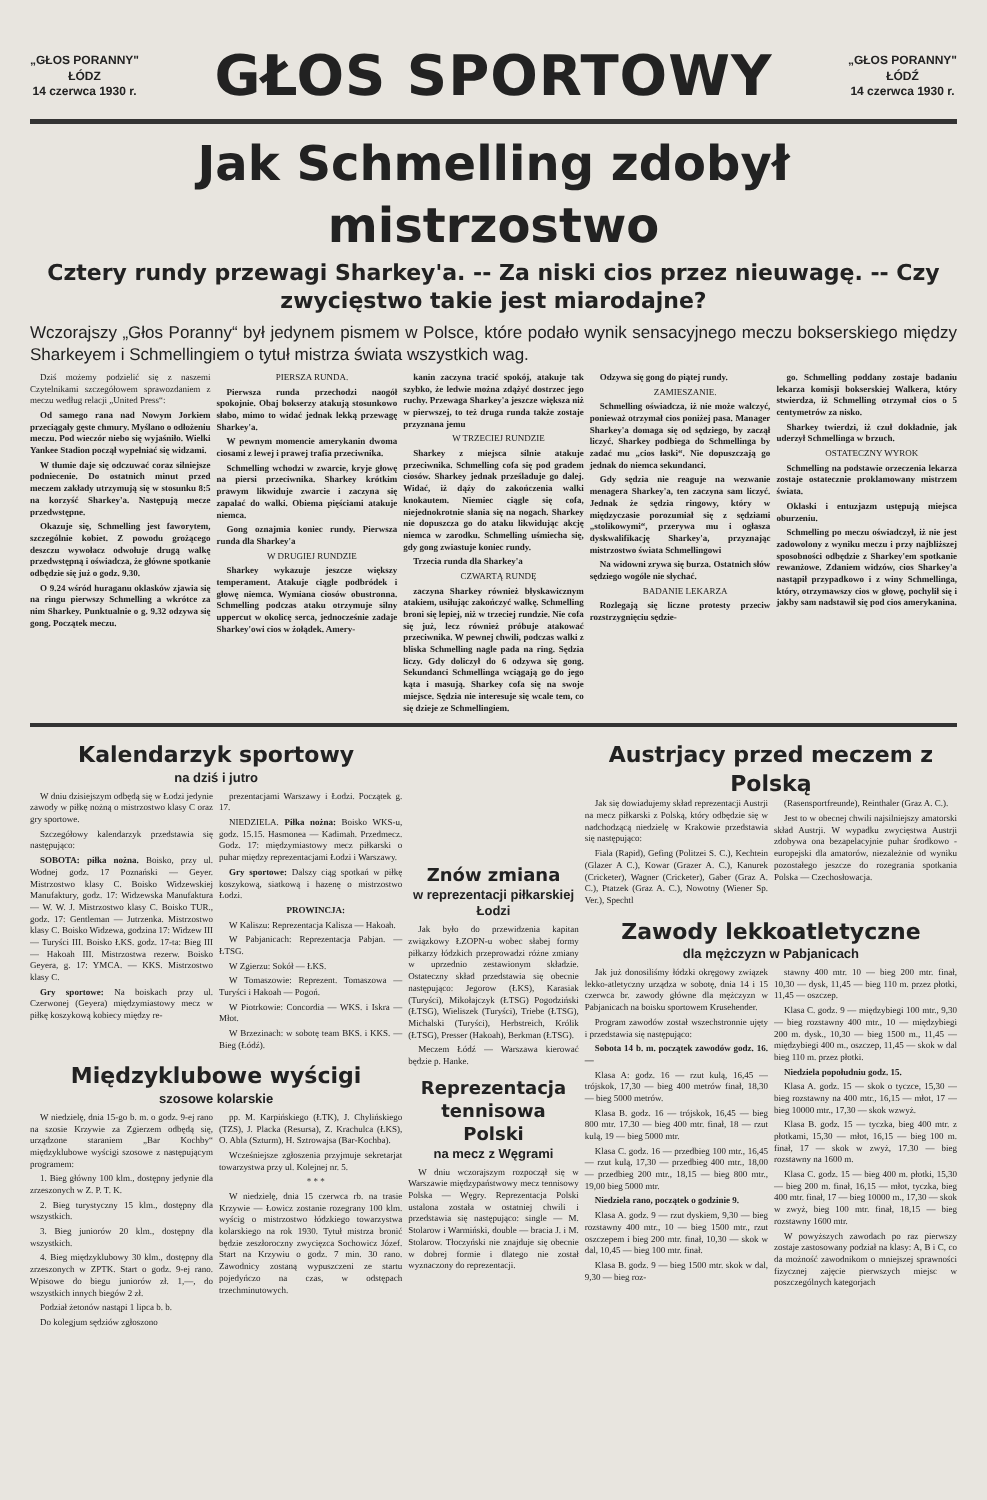„GŁOS PORANNY"
ŁÓDZ
14 czerwca 1930 r.
GŁOS SPORTOWY
„GŁOS PORANNY"
ŁÓDŹ
14 czerwca 1930 r.
Jak Schmelling zdobył mistrzostwo
Cztery rundy przewagi Sharkey'a. -- Za niski cios przez nieuwagę. -- Czy zwycięstwo takie jest miarodajne?
Wczorajszy „Głos Poranny“ był jedynem pismem w Polsce, które podało wynik sensacyjnego meczu bokserskiego między Sharkeyem i Schmellingiem o tytuł mistrza świata wszystkich wag.
Dziś możemy podzielić się z naszemi Czytelnikami szczegółowem sprawozdaniem z meczu według relacji „United Press“:
Od samego rana nad Nowym Jorkiem przeciągały gęste chmury. Myślano o odłożeniu meczu. Pod wieczór niebo się wyjaśniło. Wielki Yankee Stadion począł wypełniać się widzami.
W tłumie daje się odczuwać coraz silniejsze podniecenie. Do ostatnich minut przed meczem zakłady utrzymują się w stosunku 8:5 na korzyść Sharkey'a. Następują mecze przedwstępne.
Okazuje się, Schmelling jest faworytem, szczególnie kobiet. Z powodu grożącego deszczu wywołacz odwołuje drugą walkę przedwstępną i oświadcza, że główne spotkanie odbędzie się już o godz. 9.30.
O 9.24 wśród huraganu oklasków zjawia się na ringu pierwszy Schmelling a wkrótce za nim Sharkey. Punktualnie o g. 9.32 odzywa się gong. Początek meczu.
PIERSZA RUNDA.
Pierwsza runda przechodzi naogół spokojnie. Obaj bokserzy atakują stosunkowo słabo, mimo to widać jednak lekką przewagę Sharkey'a.
W pewnym momencie amerykanin dwoma ciosami z lewej i prawej trafia przeciwnika.
Schmelling wchodzi w zwarcie, kryje głowę na piersi przeciwnika. Sharkey krótkim prawym likwiduje zwarcie i zaczyna się zapalać do walki. Obiema pięściami atakuje niemca.
Gong oznajmia koniec rundy. Pierwsza runda dla Sharkey'a
W DRUGIEJ RUNDZIE
Sharkey wykazuje jeszcze większy temperament. Atakuje ciągle podbródek i głowę niemca. Wymiana ciosów obustronna. Schmelling podczas ataku otrzymuje silny uppercut w okolicę serca, jednocześnie zadaje Sharkey'owi cios w żołądek. Amery-
kanin zaczyna tracić spokój, atakuje tak szybko, że ledwie można zdążyć dostrzec jego ruchy. Przewaga Sharkey'a jeszcze większa niż w pierwszej, to też druga runda także zostaje przyznana jemu
W TRZECIEJ RUNDZIE
Sharkey z miejsca silnie atakuje przeciwnika. Schmelling cofa się pod gradem ciosów. Sharkey jednak prześladuje go dalej. Widać, iż dąży do zakończenia walki knokautem. Niemiec ciągle się cofa, niejednokrotnie słania się na nogach. Sharkey nie dopuszcza go do ataku likwidując akcję niemca w zarodku. Schmelling uśmiecha się, gdy gong zwiastuje koniec rundy.
Trzecia runda dla Sharkey'a
CZWARTĄ RUNDĘ
zaczyna Sharkey również błyskawicznym atakiem, usiłując zakończyć walkę. Schmelling broni się lepiej, niż w trzeciej rundzie. Nie cofa się już, lecz również próbuje atakować przeciwnika. W pewnej chwili, podczas walki z bliska Schmelling nagle pada na ring. Sędzia liczy. Gdy doliczył do 6 odzywa się gong. Sekundanci Schmellinga wciągają go do jego kąta i masują. Sharkey cofa się na swoje miejsce. Sędzia nie interesuje się wcale tem, co się dzieje ze Schmellingiem.
Odzywa się gong do piątej rundy.
ZAMIESZANIE.
Schmelling oświadcza, iż nie może walczyć, ponieważ otrzymał cios poniżej pasa. Manager Sharkey'a domaga się od sędziego, by zaczął liczyć. Sharkey podbiega do Schmellinga by zadać mu „cios łaski“. Nie dopuszczają go jednak do niemca sekundanci.
Gdy sędzia nie reaguje na wezwanie menagera Sharkey'a, ten zaczyna sam liczyć. Jednak że sędzia ringowy, który w międzyczasie porozumiał się z sędziami „stolikowymi“, przerywa mu i ogłasza dyskwalifikację Sharkey'a, przyznając mistrzostwo świata Schmellingowi
Na widowni zrywa się burza. Ostatnich słów sędziego wogóle nie słychać.
BADANIE LEKARZA
Rozlegają się liczne protesty przeciw rozstrzygnięciu sędzie-
go. Schmelling poddany zostaje badaniu lekarza komisji bokserskiej Walkera, który stwierdza, iż Schmelling otrzymał cios o 5 centymetrów za nisko.
Sharkey twierdzi, iż czuł dokładnie, jak uderzył Schmellinga w brzuch.
OSTATECZNY WYROK
Schmelling na podstawie orzeczenia lekarza zostaje ostatecznie proklamowany mistrzem świata.
Oklaski i entuzjazm ustępują miejsca oburzeniu.
Schmelling po meczu oświadczył, iż nie jest zadowolony z wyniku meczu i przy najbliższej sposobności odbędzie z Sharkey'em spotkanie rewanżowe. Zdaniem widzów, cios Sharkey'a nastąpił przypadkowo i z winy Schmellinga, który, otrzymawszy cios w głowę, pochylił się i jakby sam nadstawił się pod cios amerykanina.
Kalendarzyk sportowy
na dziś i jutro
W dniu dzisiejszym odbędą się w Łodzi jedynie zawody w piłkę nożną o mistrzostwo klasy C oraz gry sportowe.
Szczegółowy kalendarzyk przedstawia się następująco:
SOBOTA: piłka nożna. Boisko, przy ul. Wodnej godz. 17 Poznański — Geyer. Mistrzostwo klasy C. Boisko Widzewskiej Manufaktury, godz. 17: Widzewska Manufaktura — W. W. J. Mistrzostwo klasy C. Boisko TUR., godz. 17: Gentleman — Jutrzenka. Mistrzostwo klasy C. Boisko Widzewa, godzina 17: Widzew III — Turyści III. Boisko ŁKS. godz. 17-ta: Bieg III — Hakoah III. Mistrzostwa rezerw. Boisko Geyera, g. 17: YMCA. — KKS. Mistrzostwo klasy C.
Gry sportowe: Na boiskach przy ul. Czerwonej (Geyera) międzymiastowy mecz w piłkę koszykową kobiecy między re-
prezentacjami Warszawy i Łodzi. Początek g. 17.
NIEDZIELA. Piłka nożna: Boisko WKS-u, godz. 15.15. Hasmonea — Kadimah. Przedmecz. Godz. 17: międzymiastowy mecz piłkarski o puhar między reprezentacjami Łodzi i Warszawy.
Gry sportowe: Dalszy ciąg spotkań w piłkę koszykową, siatkową i hazenę o mistrzostwo Łodzi.
PROWINCJA:
W Kaliszu: Reprezentacja Kalisza — Hakoah.
W Pabjanicach: Reprezentacja Pabjan. — ŁTSG.
W Zgierzu: Sokół — ŁKS.
W Tomaszowie: Reprezent. Tomaszowa — Turyści i Hakoah — Pogoń.
W Piotrkowie: Concordia — WKS. i Iskra — Młot.
W Brzezinach: w sobotę team BKS. i KKS. — Bieg (Łódź).
Międzyklubowe wyścigi
szosowe kolarskie
W niedzielę, dnia 15-go b. m. o godz. 9-ej rano na szosie Krzywie za Zgierzem odbędą się, urządzone staraniem „Bar Kochby“ międzyklubowe wyścigi szosowe z następującym programem:
1. Bieg główny 100 klm., dostępny jedynie dla zrzeszonych w Z. P. T. K.
2. Bieg turystyczny 15 klm., dostępny dla wszystkich.
3. Bieg juniorów 20 klm., dostępny dla wszystkich.
4. Bieg międzyklubowy 30 klm., dostępny dla zrzeszonych w ZPTK. Start o godz. 9-ej rano. Wpisowe do biegu juniorów zł. 1,—, do wszystkich innych biegów 2 zł.
Podział żetonów nastąpi 1 lipca b. b.
Do kolegjum sędziów zgłoszono
pp. M. Karpińskiego (ŁTK), J. Chylińskiego (TZS), J. Placka (Resursa), Z. Krachulca (ŁKS), O. Abla (Szturm), H. Sztrowajsa (Bar-Kochba).
Wcześniejsze zgłoszenia przyjmuje sekretarjat towarzystwa przy ul. Kolejnej nr. 5.
* * *
W niedzielę, dnia 15 czerwca rb. na trasie Krzywie — Łowicz zostanie rozegrany 100 klm. wyścig o mistrzostwo łódzkiego towarzystwa kolarskiego na rok 1930. Tytuł mistrza bronić będzie zeszłoroczny zwycięzca Sochowicz Józef. Start na Krzywiu o godz. 7 min. 30 rano. Zawodnicy zostaną wypuszczeni ze startu pojedyńczo na czas, w odstępach trzechminutowych.
Znów zmiana
w reprezentacji piłkarskiej Łodzi
Jak było do przewidzenia kapitan związkowy ŁZOPN-u wobec słabej formy piłkarzy łódzkich przeprowadzi różne zmiany w uprzednio zestawionym składzie. Ostateczny skład przedstawia się obecnie następująco: Jegorow (ŁKS), Karasiak (Turyści), Mikołajczyk (ŁTSG) Pogodziński (ŁTSG), Wieliszek (Turyści), Triebe (ŁTSG), Michalski (Turyści), Herbstreich, Królik (ŁTSG), Presser (Hakoah), Berkman (ŁTSG).
Meczem Łódź — Warszawa kierować będzie p. Hanke.
Reprezentacja tennisowa Polski
na mecz z Węgrami
W dniu wczorajszym rozpoczął się w Warszawie międzypaństwowy mecz tennisowy Polska — Węgry. Reprezentacja Polski ustalona została w ostatniej chwili i przedstawia się następująco: single — M. Stolarow i Warmiński, double — bracia J. i M. Stolarow. Tłoczyński nie znajduje się obecnie w dobrej formie i dlatego nie został wyznaczony do reprezentacji.
Austrjacy przed meczem z Polską
Jak się dowiadujemy skład reprezentacji Austrji na mecz piłkarski z Polską, który odbędzie się w nadchodzącą niedzielę w Krakowie przedstawia się następująco:
Fiala (Rapid), Gefing (Politzei S. C.), Kechtein (Glazer A C.), Kowar (Grazer A. C.), Kanurek (Cricketer), Wagner (Cricketer), Gaber (Graz A. C.), Ptatzek (Graz A. C.), Nowotny (Wiener Sp. Ver.), Spechtl
(Rasensportfreunde), Reinthaler (Graz A. C.).
Jest to w obecnej chwili najsilniejszy amatorski skład Austrji. W wypadku zwycięstwa Austrji zdobywa ona bezapelacyjnie puhar środkowo - europejski dla amatorów, niezależnie od wyniku pozostałego jeszcze do rozegrania spotkania Polska — Czechosłowacja.
Zawody lekkoatletyczne
dla mężczyzn w Pabjanicach
Jak już donosiliśmy łódzki okręgowy związek lekko-atletyczny urządza w sobotę, dnia 14 i 15 czerwca br. zawody główne dla mężczyzn w Pabjanicach na boisku sportowem Krusehender.
Program zawodów został wszechstronnie ujęty i przedstawia się następująco:
Sobota 14 b. m. początek zawodów godz. 16.—
Klasa A: godz. 16 — rzut kulą, 16,45 — trójskok, 17,30 — bieg 400 metrów finał, 18,30 — bieg 5000 metrów.
Klasa B. godz. 16 — trójskok, 16,45 — bieg 800 mtr. 17.30 — bieg 400 mtr. finał, 18 — rzut kulą, 19 — bieg 5000 mtr.
Klasa C. godz. 16 — przedbieg 100 mtr., 16,45 — rzut kulą, 17,30 — przedbieg 400 mtr., 18,00 — przedbieg 200 mtr., 18,15 — bieg 800 mtr., 19,00 bieg 5000 mtr.
Niedziela rano, początek o godzinie 9.
Klasa A. godz. 9 — rzut dyskiem, 9,30 — bieg rozstawny 400 mtr., 10 — bieg 1500 mtr., rzut oszczepem i bieg 200 mtr. finał, 10,30 — skok w dal, 10,45 — bieg 100 mtr. finał.
Klasa B. godz. 9 — bieg 1500 mtr. skok w dal, 9,30 — bieg roz-
stawny 400 mtr. 10 — bieg 200 mtr. finał, 10,30 — dysk, 11,45 — bieg 110 m. przez płotki, 11,45 — oszczep.
Klasa C. godz. 9 — międzybiegi 100 mtr., 9,30 — bieg rozstawny 400 mtr., 10 — międzybiegi 200 m. dysk., 10,30 — bieg 1500 m., 11,45 — międzybiegi 400 m., oszczep, 11,45 — skok w dal bieg 110 m. przez płotki.
Niedziela popołudniu godz. 15.
Klasa A. godz. 15 — skok o tyczce, 15,30 — bieg rozstawny na 400 mtr., 16,15 — młot, 17 — bieg 10000 mtr., 17,30 — skok wzwyż.
Klasa B. godz. 15 — tyczka, bieg 400 mtr. z płotkami, 15,30 — młot, 16,15 — bieg 100 m. finał, 17 — skok w zwyż, 17.30 — bieg rozstawny na 1600 m.
Klasa C. godz. 15 — bieg 400 m. płotki, 15,30 — bieg 200 m. finał, 16,15 — młot, tyczka, bieg 400 mtr. finał, 17 — bieg 10000 m., 17,30 — skok w zwyż, bieg 100 mtr. finał, 18,15 — bieg rozstawny 1600 mtr.
W powyższych zawodach po raz pierwszy zostaje zastosowany podział na klasy: A, B i C, co da możność zawodnikom o mniejszej sprawności fizycznej zajęcie pierwszych miejsc w poszczególnych kategorjach